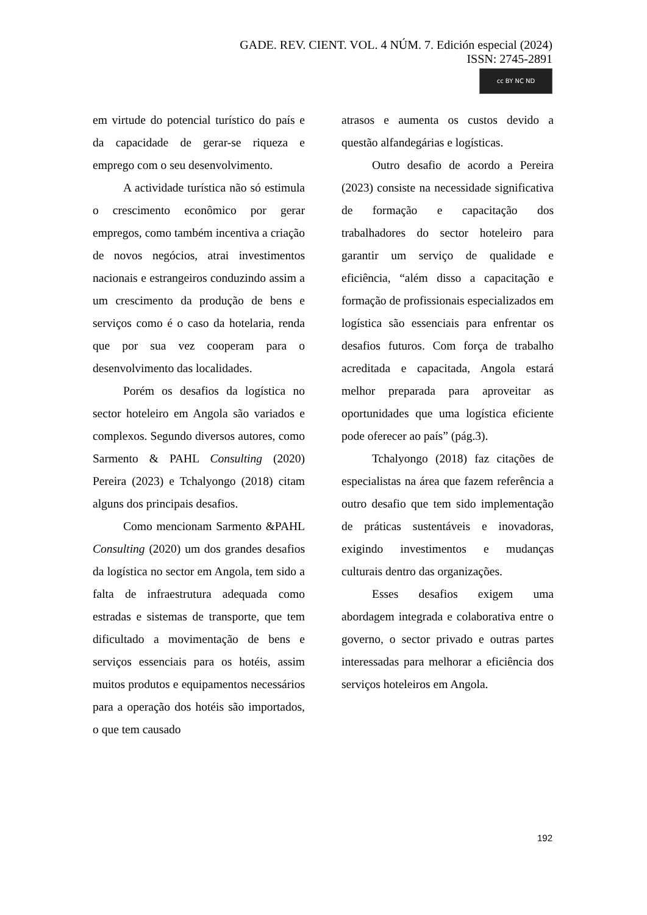GADE. REV. CIENT. VOL. 4 NÚM. 7. Edición especial (2024)
ISSN: 2745-2891
cc BY NC ND
em virtude do potencial turístico do país e da capacidade de gerar-se riqueza e emprego com o seu desenvolvimento.
A actividade turística não só estimula o crescimento econômico por gerar empregos, como também incentiva a criação de novos negócios, atrai investimentos nacionais e estrangeiros conduzindo assim a um crescimento da produção de bens e serviços como é o caso da hotelaria, renda que por sua vez cooperam para o desenvolvimento das localidades.
Porém os desafios da logística no sector hoteleiro em Angola são variados e complexos. Segundo diversos autores, como Sarmento & PAHL Consulting (2020) Pereira (2023) e Tchalyongo (2018) citam alguns dos principais desafios.
Como mencionam Sarmento &PAHL Consulting (2020) um dos grandes desafios da logística no sector em Angola, tem sido a falta de infraestrutura adequada como estradas e sistemas de transporte, que tem dificultado a movimentação de bens e serviços essenciais para os hotéis, assim muitos produtos e equipamentos necessários para a operação dos hotéis são importados, o que tem causado
atrasos e aumenta os custos devido a questão alfandegárias e logísticas.
Outro desafio de acordo a Pereira (2023) consiste na necessidade significativa de formação e capacitação dos trabalhadores do sector hoteleiro para garantir um serviço de qualidade e eficiência, “além disso a capacitação e formação de profissionais especializados em logística são essenciais para enfrentar os desafios futuros. Com força de trabalho acreditada e capacitada, Angola estará melhor preparada para aproveitar as oportunidades que uma logística eficiente pode oferecer ao país” (pág.3).
Tchalyongo (2018) faz citações de especialistas na área que fazem referência a outro desafio que tem sido implementação de práticas sustentáveis e inovadoras, exigindo investimentos e mudanças culturais dentro das organizações.
Esses desafios exigem uma abordagem integrada e colaborativa entre o governo, o sector privado e outras partes interessadas para melhorar a eficiência dos serviços hoteleiros em Angola.
192